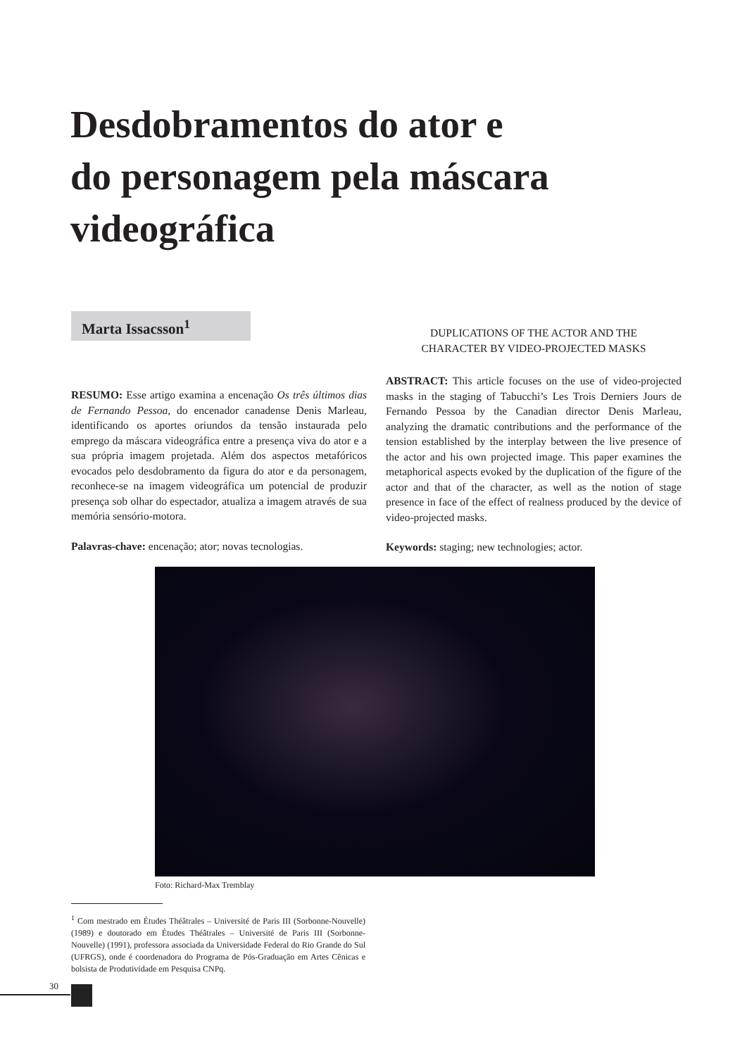Desdobramentos do ator e
do personagem pela máscara
videográfica
Marta Issacsson<sup>1</sup>
RESUMO: Esse artigo examina a encenação Os três últimos dias de Fernando Pessoa, do encenador canadense Denis Marleau, identificando os aportes oriundos da tensão instaurada pelo emprego da máscara videográfica entre a presença viva do ator e a sua própria imagem projetada. Além dos aspectos metafóricos evocados pelo desdobramento da figura do ator e da personagem, reconhece-se na imagem videográfica um potencial de produzir presença sob olhar do espectador, atualiza a imagem através de sua memória sensório-motora.
Palavras-chave: encenação; ator; novas tecnologias.
DUPLICATIONS OF THE ACTOR AND THE
CHARACTER BY VIDEO-PROJECTED MASKS
ABSTRACT: This article focuses on the use of video-projected masks in the staging of Tabucchi’s Les Trois Derniers Jours de Fernando Pessoa by the Canadian director Denis Marleau, analyzing the dramatic contributions and the performance of the tension established by the interplay between the live presence of the actor and his own projected image. This paper examines the metaphorical aspects evoked by the duplication of the figure of the actor and that of the character, as well as the notion of stage presence in face of the effect of realness produced by the device of video-projected masks.
Keywords: staging; new technologies; actor.
Foto: Richard-Max Tremblay
<sup>1</sup> Com mestrado em Études Théâtrales – Université de Paris III (Sorbonne-Nouvelle) (1989) e doutorado em Études Théâtrales – Université de Paris III (Sorbonne-Nouvelle) (1991), professora associada da Universidade Federal do Rio Grande do Sul (UFRGS), onde é coordenadora do Programa de Pós-Graduação em Artes Cênicas e bolsista de Produtividade em Pesquisa CNPq.
30